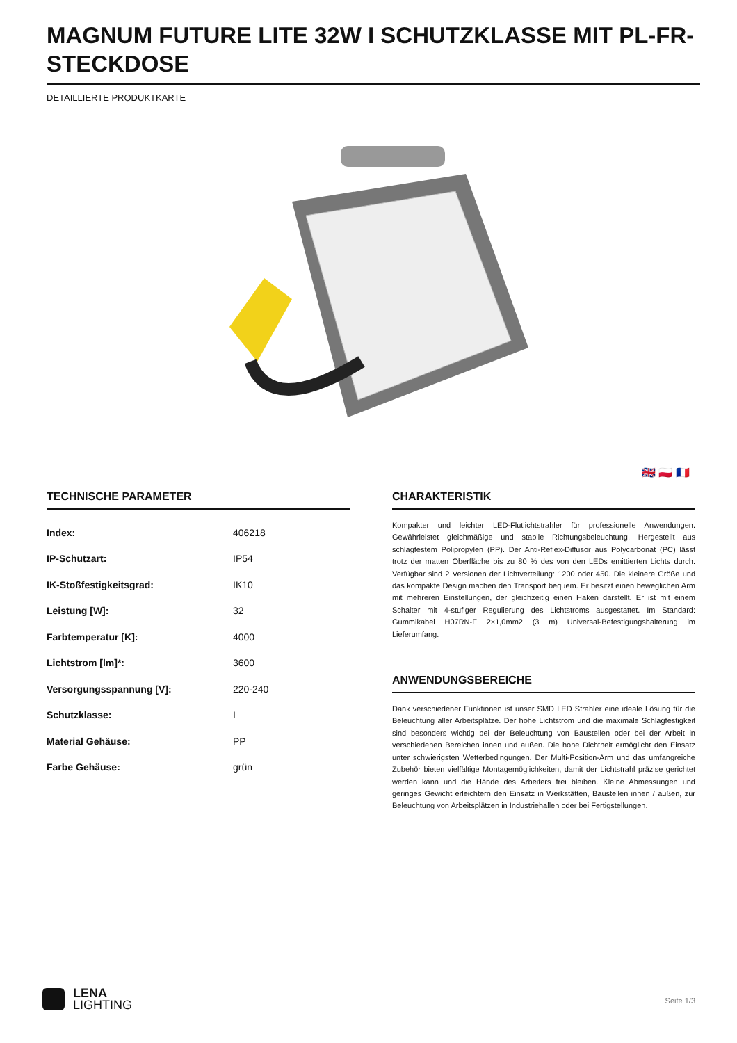MAGNUM FUTURE LITE 32W I SCHUTZKLASSE MIT PL-FR-STECKDOSE
DETAILLIERTE PRODUKTKARTE
🇬🇧 🇵🇱 🇫🇷
TECHNISCHE PARAMETER
| Index: | 406218 |
| IP-Schutzart: | IP54 |
| IK-Stoßfestigkeitsgrad: | IK10 |
| Leistung [W]: | 32 |
| Farbtemperatur [K]: | 4000 |
| Lichtstrom [lm]*: | 3600 |
| Versorgungsspannung [V]: | 220-240 |
| Schutzklasse: | I |
| Material Gehäuse: | PP |
| Farbe Gehäuse: | grün |
CHARAKTERISTIK
Kompakter und leichter LED-Flutlichtstrahler für professionelle Anwendungen. Gewährleistet gleichmäßige und stabile Richtungsbeleuchtung. Hergestellt aus schlagfestem Polipropylen (PP). Der Anti-Reflex-Diffusor aus Polycarbonat (PC) lässt trotz der matten Oberfläche bis zu 80 % des von den LEDs emittierten Lichts durch. Verfügbar sind 2 Versionen der Lichtverteilung: 1200 oder 450. Die kleinere Größe und das kompakte Design machen den Transport bequem. Er besitzt einen beweglichen Arm mit mehreren Einstellungen, der gleichzeitig einen Haken darstellt. Er ist mit einem Schalter mit 4-stufiger Regulierung des Lichtstroms ausgestattet. Im Standard: Gummikabel H07RN-F 2×1,0mm2 (3 m) Universal-Befestigungshalterung im Lieferumfang.
ANWENDUNGSBEREICHE
Dank verschiedener Funktionen ist unser SMD LED Strahler eine ideale Lösung für die Beleuchtung aller Arbeitsplätze. Der hohe Lichtstrom und die maximale Schlagfestigkeit sind besonders wichtig bei der Beleuchtung von Baustellen oder bei der Arbeit in verschiedenen Bereichen innen und außen. Die hohe Dichtheit ermöglicht den Einsatz unter schwierigsten Wetterbedingungen. Der Multi-Position-Arm und das umfangreiche Zubehör bieten vielfältige Montagemöglichkeiten, damit der Lichtstrahl präzise gerichtet werden kann und die Hände des Arbeiters frei bleiben. Kleine Abmessungen und geringes Gewicht erleichtern den Einsatz in Werkstätten, Baustellen innen / außen, zur Beleuchtung von Arbeitsplätzen in Industriehallen oder bei Fertigstellungen.
LENA
LIGHTING
Seite 1/3